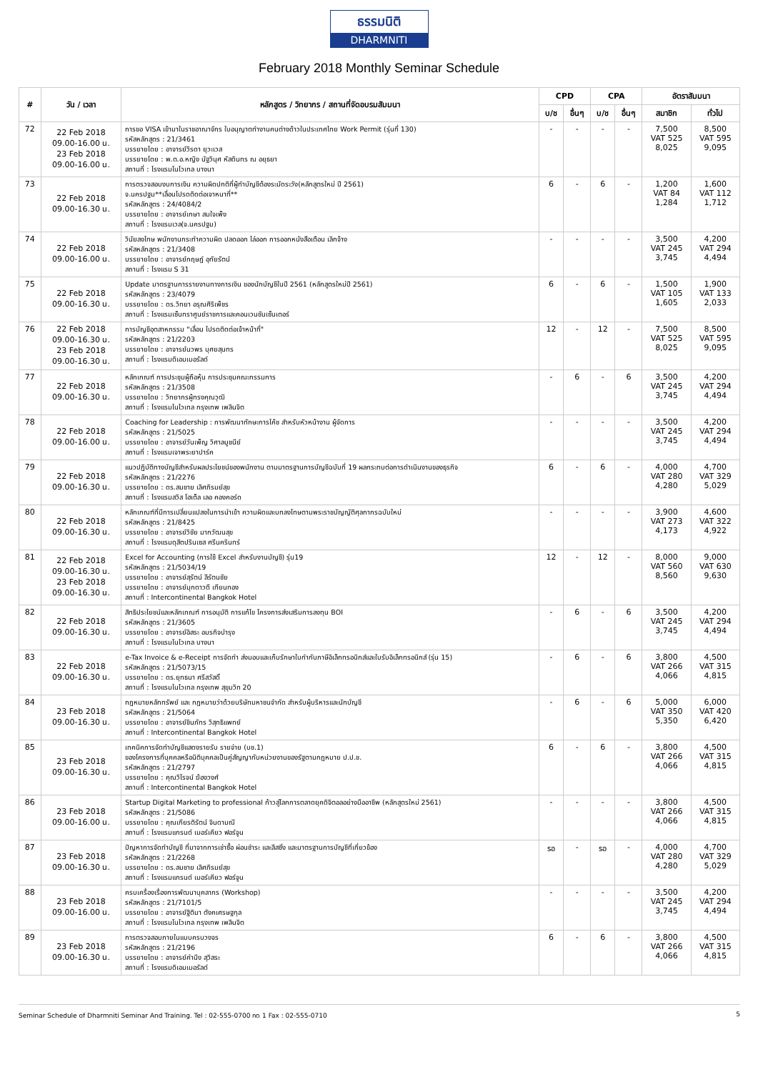ธรรมนิติ
DHARMNITI
February 2018 Monthly Seminar Schedule
| # | วัน / เวลา | หลักสูตร / วิทยากร / สถานที่จัดอบรมสัมมนา | CPD | | CPA | | อัตราสัมมนา | |
| --- | --- | --- | --- | --- | --- | --- | --- | --- |
| | | | บ/ช | อื่นๆ | บ/ช | อื่นๆ | สมาชิก | ทั่วไป |
| 72 | 22 Feb 2018 09.00-16.00 น. 23 Feb 2018 09.00-16.00 น. | การขอ VISA เข้ามาในราชอาณาจักร ใบอนุญาตทำงานคนต่างด้าวในประเทศไทย Work Permit (รุ่นที่ 130) รหัสหลักสูตร : 21/3461 บรรยายโดย : อาจารย์วิรดา ยุวะเวส บรรยายโดย : พ.ต.อ.หญิง นัฐวินุศ หัสดินทร ณ อยุธยา สถานที่ : โรงแรมโนโวเทล บางนา | - | - | - | - | 7,500 VAT 525 8,025 | 8,500 VAT 595 9,095 |
| 73 | 22 Feb 2018 09.00-16.30 น. | การตรวจสอบงบการเงิน ความผิดปกติที่ผู้ทำบัญชีต้องระมัดระวัง(หลักสูตรใหม่ ปี 2561) จ.นครปฐม**เลื่อนไปรดติดต่อเจาหนาที่** รหัสหลักสูตร : 24/4084/2 บรรยายโดย : อาจารย์เกษา สมใจเพ็ง สถานที่ : โรงแรมเวล(จ.นครปฐม) | 6 | - | 6 | - | 1,200 VAT 84 1,284 | 1,600 VAT 112 1,712 |
| 74 | 22 Feb 2018 09.00-16.00 น. | วินัยลงโทษ พนักงานกระทำความผิด ปลดออก ไล่ออก การออกหนังสือเตือน เลิกจ้าง รหัสหลักสูตร : 21/3408 บรรยายโดย : อาจารย์กฤษฎ์ อุทัยรัตน์ สถานที่ : โรงแรม S 31 | - | - | - | - | 3,500 VAT 245 3,745 | 4,200 VAT 294 4,494 |
| 75 | 22 Feb 2018 09.00-16.30 น. | Update มาตรฐานการรายงานทางการเงิน ของนักบัญชีในปี 2561 (หลักสูตรใหม่ปี 2561) รหัสหลักสูตร : 23/4079 บรรยายโดย : ดร.วิทยา อรุณศิริเพ็ชร สถานที่ : โรงแรมเซ็นทราศูนย์ราชการและคอนเวนชันเซ็นเตอร์ | 6 | - | 6 | - | 1,500 VAT 105 1,605 | 1,900 VAT 133 2,033 |
| 76 | 22 Feb 2018 09.00-16.30 น. 23 Feb 2018 09.00-16.30 น. | การบัญชีอุตสาหกรรม "เลื่อน โปรดติดต่อเจ้าหน้าที่" รหัสหลักสูตร : 21/2203 บรรยายโดย : อาจารย์นวพร บุศยสุนทร สถานที่ : โรงแรมดิเอมเมอรัลด์ | 12 | - | 12 | - | 7,500 VAT 525 8,025 | 8,500 VAT 595 9,095 |
| 77 | 22 Feb 2018 09.00-16.30 น. | หลักเกณฑ์ การประชุมผู้ถือหุ้น การประชุมคณะกรรมการ รหัสหลักสูตร : 21/3508 บรรยายโดย : วิทยากรผู้ทรงคุณวุฒิ สถานที่ : โรงแรมโนโวเทล กรุงเทพ เพลินจิต | - | 6 | - | 6 | 3,500 VAT 245 3,745 | 4,200 VAT 294 4,494 |
| 78 | 22 Feb 2018 09.00-16.00 น. | Coaching for Leadership : การพัฒนาทักษะการโค้ช สำหรับหัวหน้างาน ผู้จัดการ รหัสหลักสูตร : 21/5025 บรรยายโดย : อาจารย์วันเพ็ญ วิศาลบูชนีย์ สถานที่ : โรงแรมเจาพระยาปาร์ค | - | - | - | - | 3,500 VAT 245 3,745 | 4,200 VAT 294 4,494 |
| 79 | 22 Feb 2018 09.00-16.30 น. | แนวปฏิบัติทางบัญชีสำหรับผลประโยชน์ของพนักงาน ตามมาตรฐานการบัญชีฉบับที่ 19 ผลกระทบต่อการดำเนินงานของธุรกิจ รหัสหลักสูตร : 21/2276 บรรยายโดย : ดร.สมชาย เลิศภิรมย์สุข สถานที่ : โรงแรมสวิส โฮเต็ล เลอ คองคอร์ด | 6 | - | 6 | - | 4,000 VAT 280 4,280 | 4,700 VAT 329 5,029 |
| 80 | 22 Feb 2018 09.00-16.30 น. | หลักเกณฑ์ที่มีการเปลี่ยนแปลงในการนำเข้า ความผิดและบทลงโทษตามพระราชบัญญัติศุลกากรฉบับใหม่ รหัสหลักสูตร : 21/8425 บรรยายโดย : อาจารย์วิชัย มากวัฒนสุข สถานที่ : โรงแรมดุสิตปรินเซส ศรีนครินทร์ | - | - | - | - | 3,900 VAT 273 4,173 | 4,600 VAT 322 4,922 |
| 81 | 22 Feb 2018 09.00-16.30 น. 23 Feb 2018 09.00-16.30 น. | Excel for Accounting (การใช้ Excel สำหรับงานบัญชี) รุ่น19 รหัสหลักสูตร : 21/5034/19 บรรยายโดย : อาจารย์สุรัตน์ ลีรัตนชัย บรรยายโดย : อาจารย์มุกดาวดี เทียนทอง สถานที่ : Intercontinental Bangkok Hotel | 12 | - | 12 | - | 8,000 VAT 560 8,560 | 9,000 VAT 630 9,630 |
| 82 | 22 Feb 2018 09.00-16.30 น. | สิทธิประโยชน์และหลักเกณฑ์ การอนุมัติ การแก้ไข โครงการส่งเสริมการลงทุน BOI รหัสหลักสูตร : 21/3605 บรรยายโดย : อาจารย์อิสระ อมรกิจบำรุง สถานที่ : โรงแรมโนโวเทล บางนา | - | 6 | - | 6 | 3,500 VAT 245 3,745 | 4,200 VAT 294 4,494 |
| 83 | 22 Feb 2018 09.00-16.30 น. | e-Tax Invoice & e-Receipt การจัดทำ ส่งมอบและเก็บรักษาใบกำกับภาษีอิเล็กทรอนิกส์และใบรับอิเล็กทรอนิกส์ (รุ่น 15) รหัสหลักสูตร : 21/5073/15 บรรยายโดย : ดร.ยุทธนา ศรีสวัสดิ์ สถานที่ : โรงแรมโนโวเทล กรุงเทพ สุขุมวิท 20 | - | 6 | - | 6 | 3,800 VAT 266 4,066 | 4,500 VAT 315 4,815 |
| 84 | 23 Feb 2018 09.00-16.30 น. | กฎหมายหลักทรัพย์ และ กฎหมายว่าด้วยบริษัทมหาชนจำกัด สำหรับผู้บริหารและนักบัญชี รหัสหลักสูตร : 21/5064 บรรยายโดย : อาจารย์ชินภัทร วิสุทธิแพทย์ สถานที่ : Intercontinental Bangkok Hotel | - | 6 | - | 6 | 5,000 VAT 350 5,350 | 6,000 VAT 420 6,420 |
| 85 | 23 Feb 2018 09.00-16.30 น. | เทคนิคการจัดทำบัญชีแสดงรายรับ รายจ่าย (บช.1) ของโครงการที่บุคคลหรือนิติบุคคลเป็นคู่สัญญากับหน่วยงานของรัฐตามกฎหมาย ป.ป.ช. รหัสหลักสูตร : 21/2797 บรรยายโดย : คุณวิโรจน์ ฆ้องวงศ์ สถานที่ : Intercontinental Bangkok Hotel | 6 | - | 6 | - | 3,800 VAT 266 4,066 | 4,500 VAT 315 4,815 |
| 86 | 23 Feb 2018 09.00-16.00 น. | Startup Digital Marketing to professional ก้าวสู่โลกการตลาดยุคดิจิตอลอย่างมืออาชีพ (หลักสูตรใหม่ 2561) รหัสหลักสูตร : 21/5086 บรรยายโดย : คุณเกียรติรัตน์ จินดามณี สถานที่ : โรงแรมแกรนด์ เมอร์เคียว ฟอร์จูน | - | - | - | - | 3,800 VAT 266 4,066 | 4,500 VAT 315 4,815 |
| 87 | 23 Feb 2018 09.00-16.30 น. | ปัญหาการจัดทำบัญชี ที่มาจากการเช่าซื้อ ผ่อนชำระ และลีสซิ่ง และมาตรฐานการบัญชีที่เกี่ยวข้อง รหัสหลักสูตร : 21/2268 บรรยายโดย : ดร.สมชาย เลิศภิรมย์สุข สถานที่ : โรงแรมแกรนด์ เมอร์เคียว ฟอร์จูน | รอ | - | รอ | - | 4,000 VAT 280 4,280 | 4,700 VAT 329 5,029 |
| 88 | 23 Feb 2018 09.00-16.00 น. | ครบเครื่องเรื่องการพัฒนาบุคลากร (Workshop) รหัสหลักสูตร : 21/7101/5 บรรยายโดย : อาจารย์ฐิติมา ตังคเศรษฐกุล สถานที่ : โรงแรมโนโวเทล กรุงเทพ เพลินจิต | - | - | - | - | 3,500 VAT 245 3,745 | 4,200 VAT 294 4,494 |
| 89 | 23 Feb 2018 09.00-16.30 น. | การตรวจสอบภายในแบบครบวงจร รหัสหลักสูตร : 21/2196 บรรยายโดย : อาจารย์คำนึง สุวิสระ สถานที่ : โรงแรมดิเอมเมอรัลด์ | 6 | - | 6 | - | 3,800 VAT 266 4,066 | 4,500 VAT 315 4,815 |
Seminar Schedule of Dharmniti Seminar And Training. Tel : 02-555-0700 กด 1 Fax : 02-555-0710 5